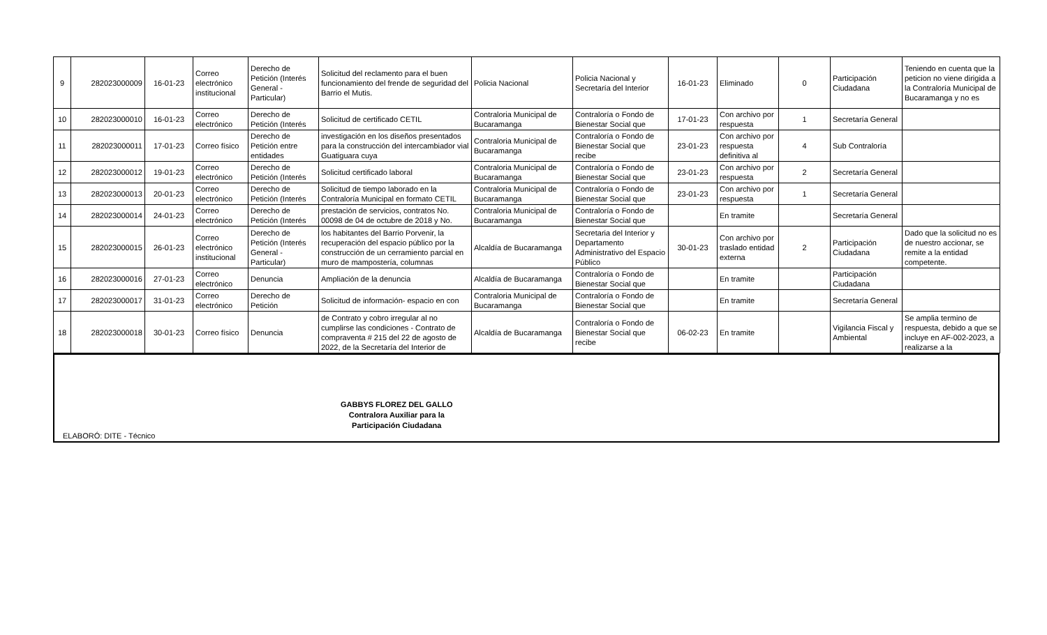| 9 | 282023000009 | 16-01-23 | Correo electrónico institucional | Derecho de Petición (Interés General - Particular) | Solicitud del reclamento para el buen funcionamiento del frende de seguridad del Barrio el Mutis. | Policia Nacional | Policia Nacional y Secretaría del Interior | 16-01-23 | Eliminado | 0 | Participación Ciudadana | Teniendo en cuenta que la peticion no viene dirigida a la Contraloría Municipal de Bucaramanga y no es |
| 10 | 282023000010 | 16-01-23 | Correo electrónico | Derecho de Petición (Interés | Solicitud de certificado CETIL | Contraloria Municipal de Bucaramanga | Contraloría o Fondo de Bienestar Social que | 17-01-23 | Con archivo por respuesta | 1 | Secretaría General | |
| 11 | 282023000011 | 17-01-23 | Correo físico | Derecho de Petición entre entidades | investigación en los diseños presentados para la construcción del intercambiador vial Guatiguara cuya | Contraloria Municipal de Bucaramanga | Contraloría o Fondo de Bienestar Social que recibe | 23-01-23 | Con archivo por respuesta definitiva al | 4 | Sub Contraloría | |
| 12 | 282023000012 | 19-01-23 | Correo electrónico | Derecho de Petición (Interés | Solicitud certificado laboral | Contraloria Municipal de Bucaramanga | Contraloría o Fondo de Bienestar Social que | 23-01-23 | Con archivo por respuesta | 2 | Secretaría General | |
| 13 | 282023000013 | 20-01-23 | Correo electrónico | Derecho de Petición (Interés | Solicitud de tiempo laborado en la Contraloría Municipal en formato CETIL | Contraloria Municipal de Bucaramanga | Contraloría o Fondo de Bienestar Social que | 23-01-23 | Con archivo por respuesta | 1 | Secretaría General | |
| 14 | 282023000014 | 24-01-23 | Correo electrónico | Derecho de Petición (Interés | prestación de servicios, contratos No. 00098 de 04 de octubre de 2018 y No. | Contraloria Municipal de Bucaramanga | Contraloría o Fondo de Bienestar Social que | | En tramite | | Secretaría General | |
| 15 | 282023000015 | 26-01-23 | Correo electrónico institucional | Derecho de Petición (Interés General - Particular) | los habitantes del Barrio Porvenir, la recuperación del espacio público por la construcción de un cerramiento parcial en muro de mampostería, columnas | Alcaldía de Bucaramanga | Secretaria del Interior y Departamento Administrativo del Espacio Público | 30-01-23 | Con archivo por traslado entidad externa | 2 | Participación Ciudadana | Dado que la solicitud no es de nuestro accionar, se remite a la entidad competente. |
| 16 | 282023000016 | 27-01-23 | Correo electrónico | Denuncia | Ampliación de la denuncia | Alcaldía de Bucaramanga | Contraloría o Fondo de Bienestar Social que | | En tramite | | Participación Ciudadana | |
| 17 | 282023000017 | 31-01-23 | Correo electrónico | Derecho de Petición | Solicitud de información- espacio en con | Contraloria Municipal de Bucaramanga | Contraloría o Fondo de Bienestar Social que | | En tramite | | Secretaría General | |
| 18 | 282023000018 | 30-01-23 | Correo físico | Denuncia | de Contrato y cobro irregular al no cumplirse las condiciones - Contrato de compraventa # 215 del 22 de agosto de 2022, de la Secretaría del Interior de | Alcaldía de Bucaramanga | Contraloría o Fondo de Bienestar Social que recibe | 06-02-23 | En tramite | | Vigilancia Fiscal y Ambiental | Se amplia termino de respuesta, debido a que se incluye en AF-002-2023, a realizarse a la |
GABBYS FLOREZ DEL GALLO
Contralora Auxiliar para la
Participación Ciudadana
ELABORÓ: DITE - Técnico